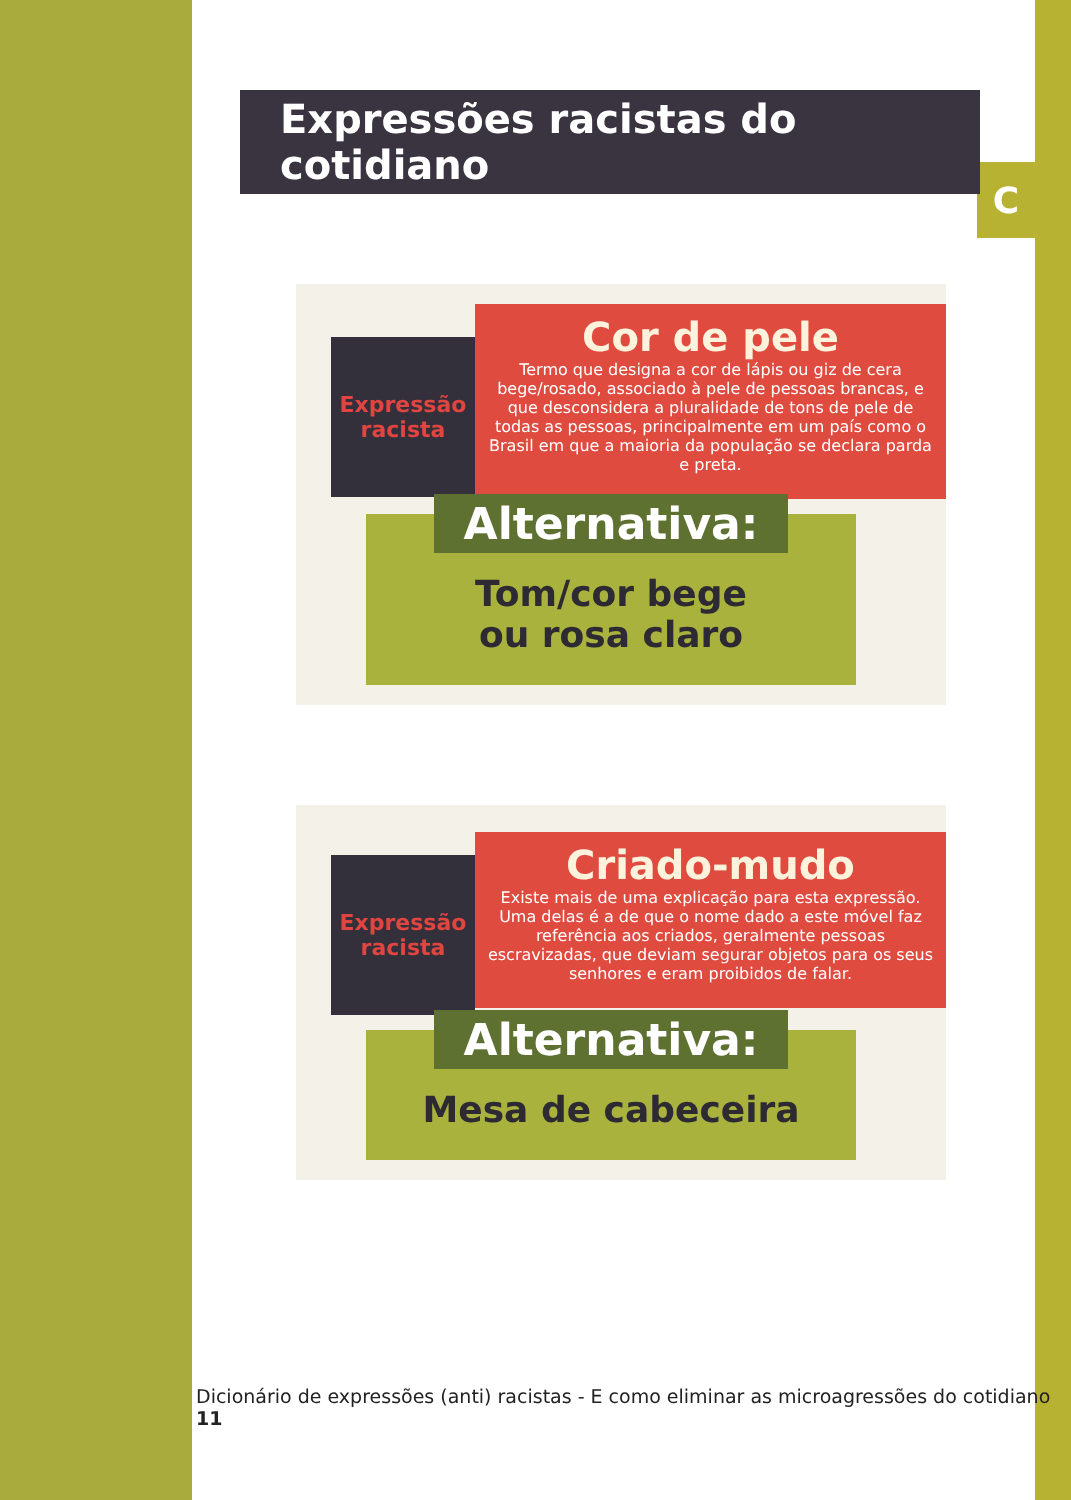C
Expressões racistas do cotidiano
Expressão
racista
Cor de pele
Termo que designa a cor de lápis ou giz de cera bege/rosado, associado à pele de pessoas brancas, e que desconsidera a pluralidade de tons de pele de todas as pessoas, principalmente em um país como o Brasil em que a maioria da população se declara parda e preta.
Alternativa:
Tom/cor bege
ou rosa claro
Expressão
racista
Criado-mudo
Existe mais de uma explicação para esta expressão. Uma delas é a de que o nome dado a este móvel faz referência aos criados, geralmente pessoas escravizadas, que deviam segurar objetos para os seus senhores e eram proibidos de falar.
Alternativa:
Mesa de cabeceira
Dicionário de expressões (anti) racistas - E como eliminar as microagressões do cotidiano 11